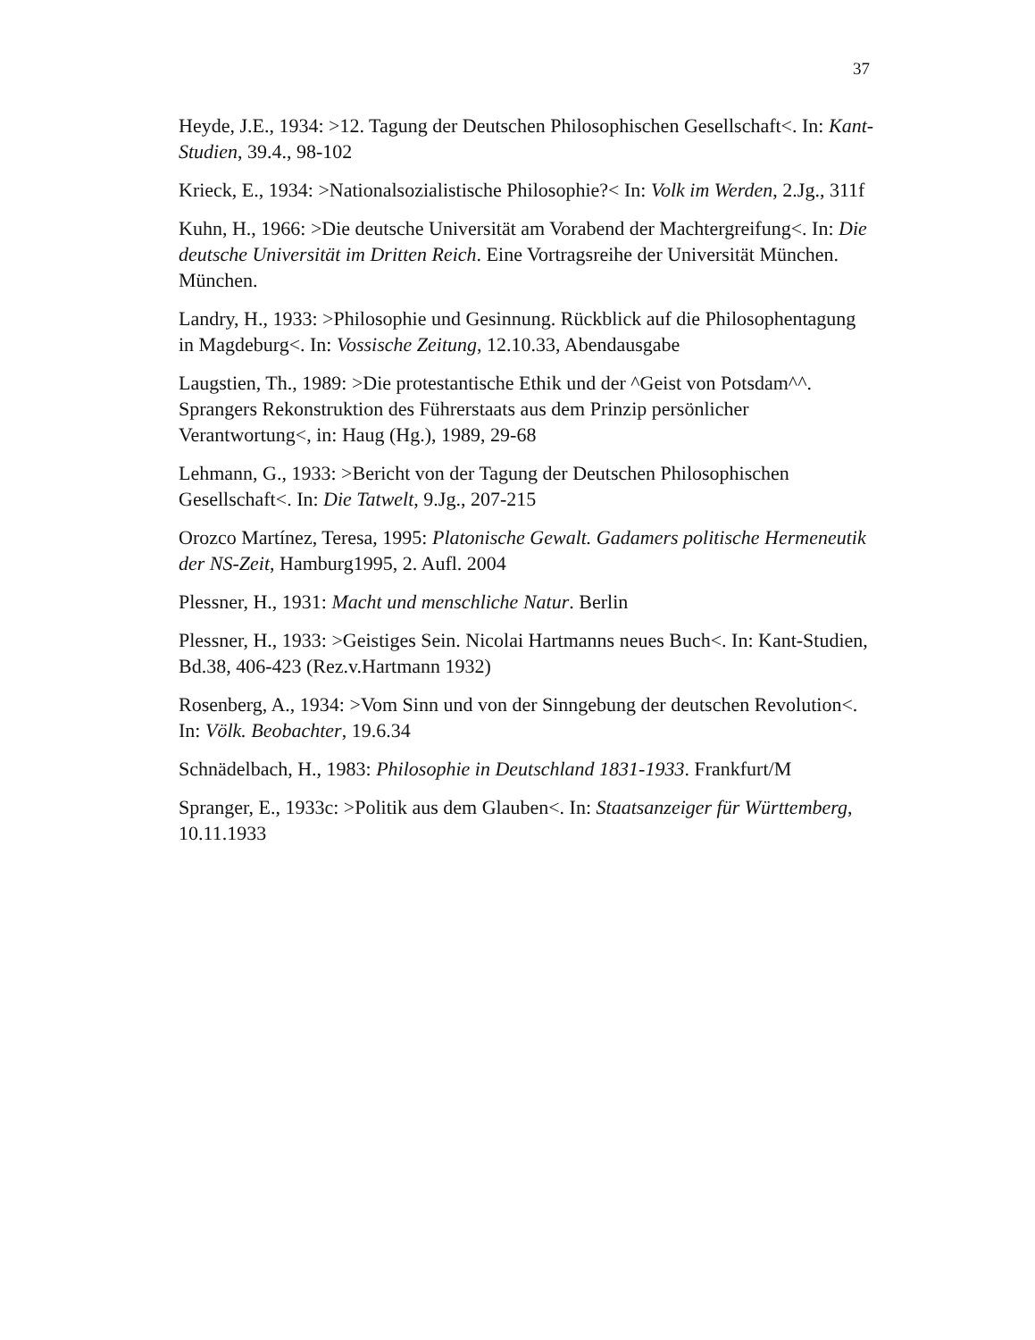37
Heyde, J.E., 1934: >12. Tagung der Deutschen Philosophischen Gesellschaft<. In: Kant-Studien, 39.4., 98-102
Krieck, E., 1934: >Nationalsozialistische Philosophie?< In: Volk im Werden, 2.Jg., 311f
Kuhn, H., 1966: >Die deutsche Universität am Vorabend der Machtergreifung<. In: Die deutsche Universität im Dritten Reich. Eine Vortragsreihe der Universität München. München.
Landry, H., 1933: >Philosophie und Gesinnung. Rückblick auf die Philosophentagung in Magdeburg<. In: Vossische Zeitung, 12.10.33, Abendausgabe
Laugstien, Th., 1989: >Die protestantische Ethik und der ^Geist von Potsdam^^. Sprangers Rekonstruktion des Führerstaats aus dem Prinzip persönlicher Verantwortung<, in: Haug (Hg.), 1989, 29-68
Lehmann, G., 1933: >Bericht von der Tagung der Deutschen Philosophischen Gesellschaft<. In: Die Tatwelt, 9.Jg., 207-215
Orozco Martínez, Teresa, 1995: Platonische Gewalt. Gadamers politische Hermeneutik der NS-Zeit, Hamburg1995, 2. Aufl. 2004
Plessner, H., 1931: Macht und menschliche Natur. Berlin
Plessner, H., 1933: >Geistiges Sein. Nicolai Hartmanns neues Buch<. In: Kant-Studien, Bd.38, 406-423 (Rez.v.Hartmann 1932)
Rosenberg, A., 1934: >Vom Sinn und von der Sinngebung der deutschen Revolution<. In: Völk. Beobachter, 19.6.34
Schnädelbach, H., 1983: Philosophie in Deutschland 1831-1933. Frankfurt/M
Spranger, E., 1933c: >Politik aus dem Glauben<. In: Staatsanzeiger für Württemberg, 10.11.1933